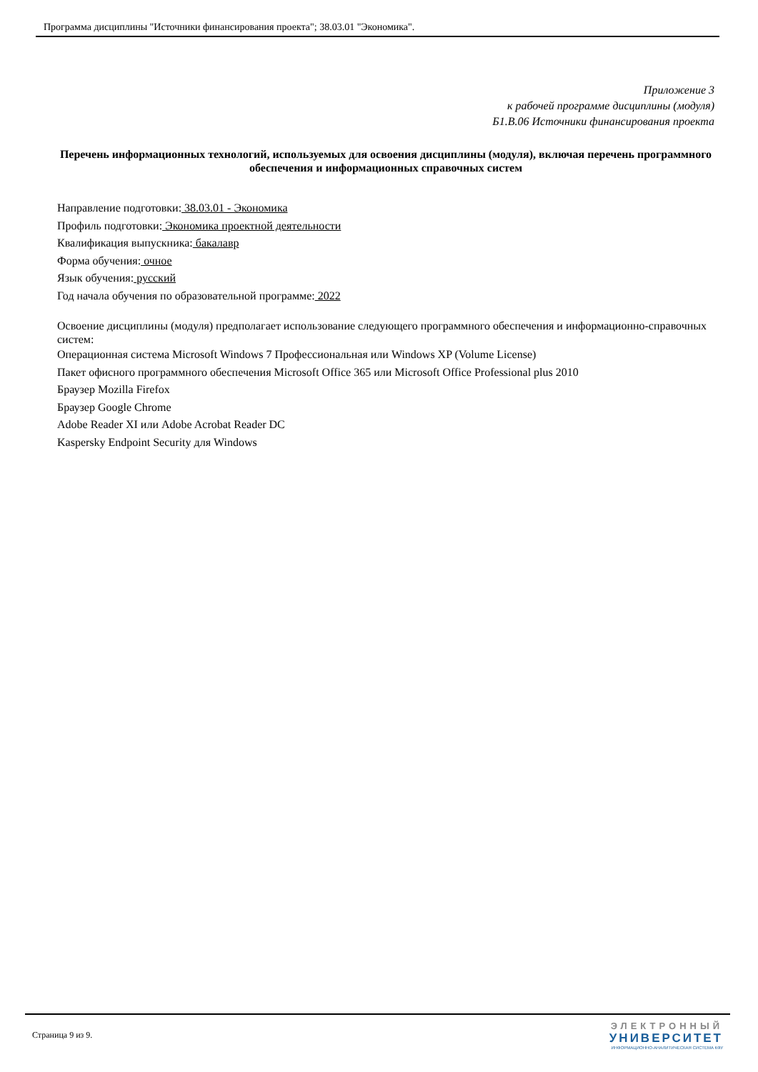Программа дисциплины "Источники финансирования проекта"; 38.03.01 "Экономика".
Приложение 3
к рабочей программе дисциплины (модуля)
Б1.В.06 Источники финансирования проекта
Перечень информационных технологий, используемых для освоения дисциплины (модуля), включая перечень программного обеспечения и информационных справочных систем
Направление подготовки: 38.03.01 - Экономика
Профиль подготовки: Экономика проектной деятельности
Квалификация выпускника: бакалавр
Форма обучения: очное
Язык обучения: русский
Год начала обучения по образовательной программе: 2022
Освоение дисциплины (модуля) предполагает использование следующего программного обеспечения и информационно-справочных систем:
Операционная система Microsoft Windows 7 Профессиональная или Windows XP (Volume License)
Пакет офисного программного обеспечения Microsoft Office 365 или Microsoft Office Professional plus 2010
Браузер Mozilla Firefox
Браузер Google Chrome
Adobe Reader XI или Adobe Acrobat Reader DC
Kaspersky Endpoint Security для Windows
Страница 9 из 9.
ЭЛЕКТРОННЫЙ
УНИВЕРСИТЕТ
ИНФОРМАЦИОННО-АНАЛИТИЧЕСКАЯ СИСТЕМА КФУ